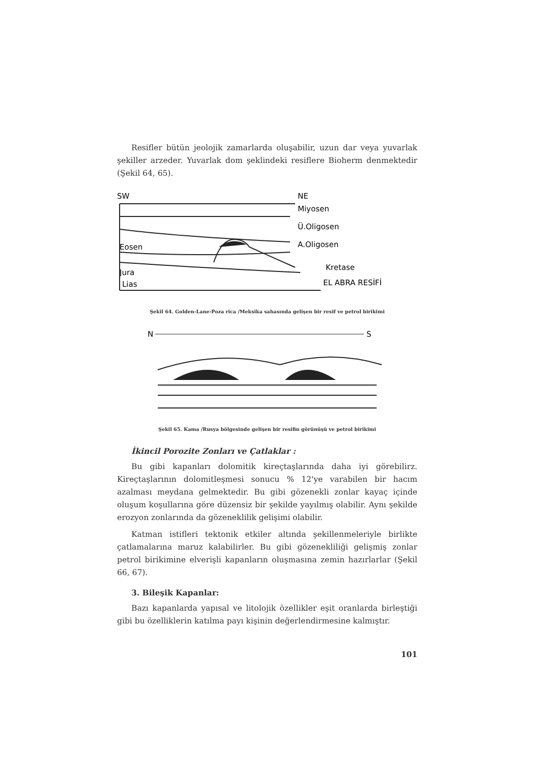Resifler bütün jeolojik zamarlarda oluşabilir, uzun dar veya yuvarlak şekiller arzeder. Yuvarlak dom şeklindeki resiflere Bioherm denmektedir (Şekil 64, 65).
SW
NE
Miyosen
Ü.Oligosen
A.Oligosen
Kretase
EL ABRA RESİFİ
Eosen
Jura
Lias
Şekil 64. Golden-Lane-Poza rica /Meksika sahasında gelişen bir resif ve petrol birikimi
N
S
Şekil 65. Kama /Rusya bölgesinde gelişen bir resifin görünüşü ve petrol birikimi
İkincil Porozite Zonları ve Çatlaklar :
Bu gibi kapanları dolomitik kireçtaşlarında daha iyi görebilirz. Kireçtaşlarının dolomitleşmesi sonucu % 12'ye varabilen bir hacım azalması meydana gelmektedir. Bu gibi gözenekli zonlar kayaç içinde oluşum koşullarına göre düzensiz bir şekilde yayılmış olabilir. Aynı şekilde erozyon zonlarında da gözeneklilik gelişimi olabilir.
Katman istifleri tektonik etkiler altında şekillenmeleriyle birlikte çatlamalarına maruz kalabilirler. Bu gibi gözenekliliği gelişmiş zonlar petrol birikimine elverişli kapanların oluşmasına zemin hazırlarlar (Şekil 66, 67).
3. Bileşik Kapanlar:
Bazı kapanlarda yapısal ve litolojik özellikler eşit oranlarda birleştiği gibi bu özelliklerin katılma payı kişinin değerlendirmesine kalmıştır.
101